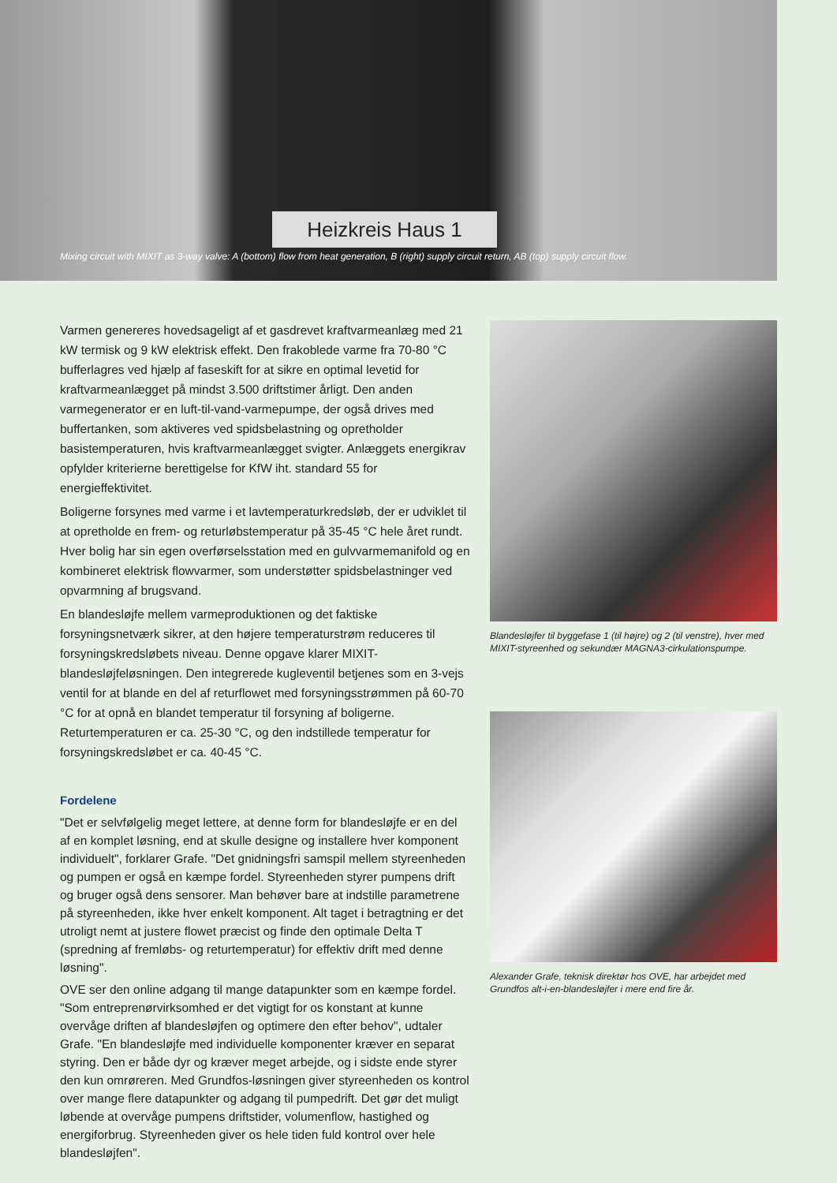Heizkreis Haus 1
Mixing circuit with MIXIT as 3-way valve: A (bottom) flow from heat generation, B (right) supply circuit return, AB (top) supply circuit flow.
Varmen genereres hovedsageligt af et gasdrevet kraftvarmeanlæg med 21 kW termisk og 9 kW elektrisk effekt. Den frakoblede varme fra 70-80 °C bufferlagres ved hjælp af faseskift for at sikre en optimal levetid for kraftvarmeanlægget på mindst 3.500 driftstimer årligt. Den anden varmegenerator er en luft-til-vand-varmepumpe, der også drives med buffertanken, som aktiveres ved spidsbelastning og opretholder basistemperaturen, hvis kraftvarmeanlægget svigter. Anlæggets energikrav opfylder kriterierne berettigelse for KfW iht. standard 55 for energieffektivitet.
Boligerne forsynes med varme i et lavtemperaturkredsløb, der er udviklet til at opretholde en frem- og returløbstemperatur på 35-45 °C hele året rundt. Hver bolig har sin egen overførselsstation med en gulvvarmemanifold og en kombineret elektrisk flowvarmer, som understøtter spidsbelastninger ved opvarmning af brugsvand.
En blandesløjfe mellem varmeproduktionen og det faktiske forsyningsnetværk sikrer, at den højere temperaturstrøm reduceres til forsyningskredsløbets niveau. Denne opgave klarer MIXIT-blandesløjfeløsningen. Den integrerede kugleventil betjenes som en 3-vejs ventil for at blande en del af returflowet med forsyningsstrømmen på 60-70 °C for at opnå en blandet temperatur til forsyning af boligerne. Returtemperaturen er ca. 25-30 °C, og den indstillede temperatur for forsyningskredsløbet er ca. 40-45 °C.
Fordelene
"Det er selvfølgelig meget lettere, at denne form for blandesløjfe er en del af en komplet løsning, end at skulle designe og installere hver komponent individuelt", forklarer Grafe. "Det gnidningsfri samspil mellem styreenheden og pumpen er også en kæmpe fordel. Styreenheden styrer pumpens drift og bruger også dens sensorer. Man behøver bare at indstille parametrene på styreenheden, ikke hver enkelt komponent. Alt taget i betragtning er det utroligt nemt at justere flowet præcist og finde den optimale Delta T (spredning af fremløbs- og returtemperatur) for effektiv drift med denne løsning".
OVE ser den online adgang til mange datapunkter som en kæmpe fordel. "Som entreprenørvirksomhed er det vigtigt for os konstant at kunne overvåge driften af blandesløjfen og optimere den efter behov", udtaler Grafe. "En blandesløjfe med individuelle komponenter kræver en separat styring. Den er både dyr og kræver meget arbejde, og i sidste ende styrer den kun omrøreren. Med Grundfos-løsningen giver styreenheden os kontrol over mange flere datapunkter og adgang til pumpedrift. Det gør det muligt løbende at overvåge pumpens driftstider, volumenflow, hastighed og energiforbrug. Styreenheden giver os hele tiden fuld kontrol over hele blandesløjfen".
Blandesløjfer til byggefase 1 (til højre) og 2 (til venstre), hver med MIXIT-styreenhed og sekundær MAGNA3-cirkulationspumpe.
Alexander Grafe, teknisk direktør hos OVE, har arbejdet med Grundfos alt-i-en-blandesløjfer i mere end fire år.